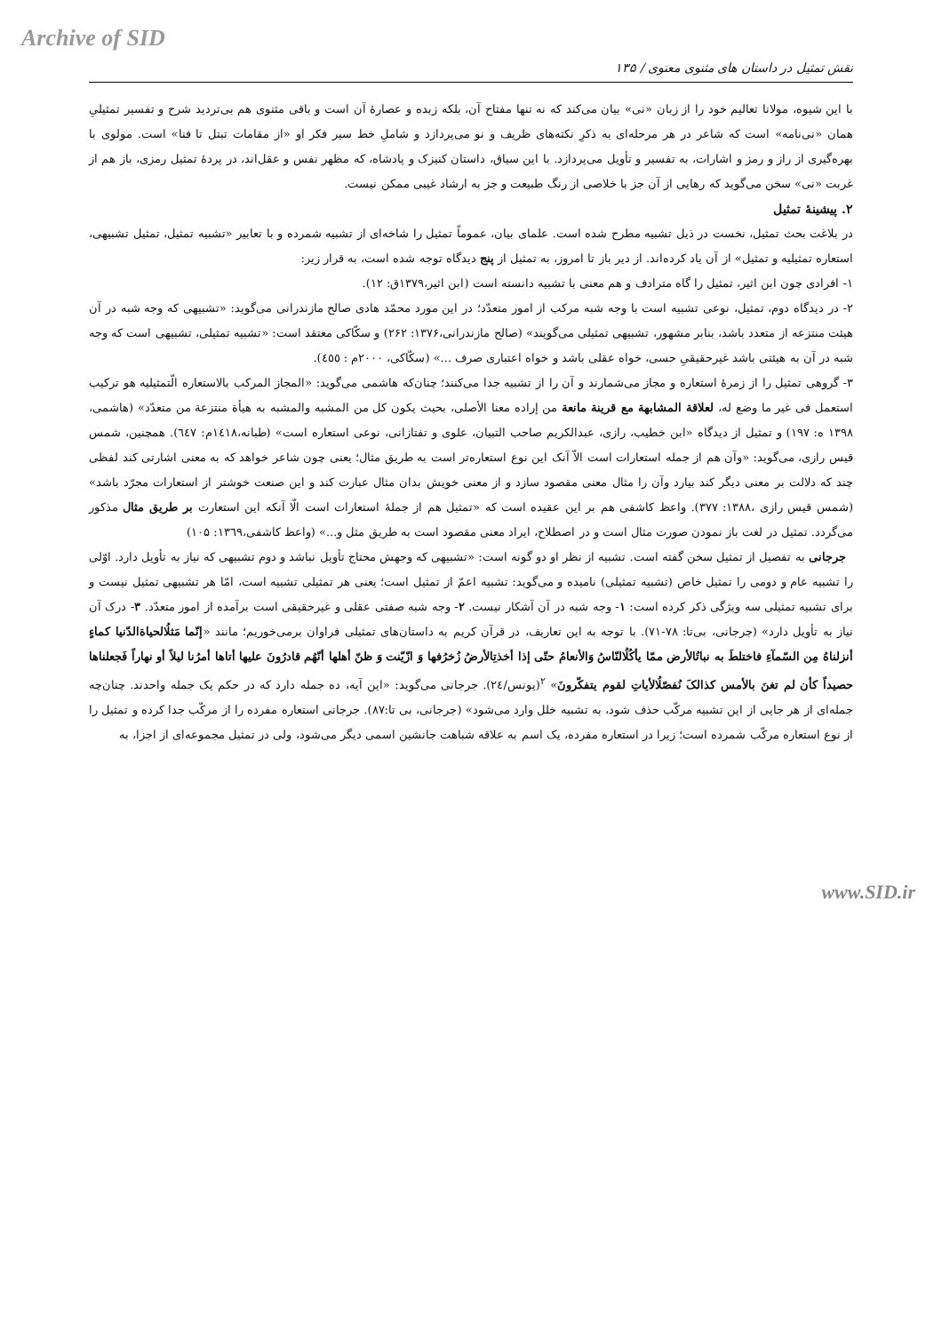Archive of SID
نقش تمثیل در داستان های مثنوی معنوی / ۱۳۵
با این شیوه، مولانا تعالیم خود را از زبان «نی» بیان می‌کند که نه تنها مفتاح آن، بلکه زبده و عصارهٔ آن است و باقی مثنوی هم بی‌تردید شرح و تفسیر تمثیلیِ همان «نی‌نامه» است که شاعر در هر مرحله‌ای به ذکرِ نکته‌های ظریف و نو می‌پردازد و شاملِ خط سیر فکر او «از مقامات تبتل تا فنا» است. مولوی با بهره‌گیری از راز و رمز و اشارات، به تفسیر و تأویل می‌پردازد. با این سیاق، داستان کنیزک و پادشاه، که مظهر نفس و عقل‌اند، در پردهٔ تمثیل رمزی، باز هم از غربت «نی» سخن می‌گوید که رهایی از آن جز با خلاصی از رنگ طبیعت و جز به ارشاد غیبی ممکن نیست.
۲. پیشینهٔ تمثیل
در بلاغت بحث تمثیل، نخست در ذیل تشبیه مطرح شده است. علمای بیان، عموماً تمثیل را شاخه‌ای از تشبیه شمرده و با تعابیر «تشبیه تمثیل، تمثیل تشبیهی، استعاره تمثیلیه و تمثیل» از آن یاد کرده‌اند. از دیر باز تا امروز، به تمثیل از پنج دیدگاه توجه شده است، به قرار زیر:
۱- افرادی چون ابن اثیر، تمثیل را گاه مترادف و هم معنی با تشبیه دانسته است (ابن اثیر،۱۳۷۹ق: ۱۲).
۲- در دیدگاه دوم، تمثیل، نوعی تشبیه است با وجه شبه مرکب از امور متعدّد؛ در این مورد محمّد هادی صالح مازندرانی می‌گوید: «تشبیهی که وجه شبه در آن هیئت منتزعه از متعدد باشد، بنابر مشهور، تشبیهی تمثیلی می‌گویند» (صالح مازندرانی،۱۳۷۶: ۲۶۲) و سکّاکی معتقد است: «تشبیه تمثیلی، تشبیهی است که وجه شبه در آن به هیئتی باشد غیرحقیقیِ حسی، خواه عقلی باشد و خواه اعتباری صرف ...» (سکّاکی، ۲۰۰۰م : ٤٥٥).
۳- گروهی تمثیل را از زمرهٔ استعاره و مجاز می‌شمارند و آن را از تشبیه جدا می‌کنند؛ چنان‌که هاشمی می‌گوید: «المجاز المرکب بالاستعاره الّتمثیلیه هو ترکیب استعمل فی غیر ما وضع له، لعلاقة المشابهة مع قرینة مانعة من إراده معنا الأصلی، بحیث یکون کل من المشبه والمشبه به هیأة منتزعة من متعدّد» (هاشمی، ۱۳۹۸ ه: ۱۹۷) و تمثیل از دیدگاه «ابن خطیب، رازی، عبدالکریم صاحب التبیان، علوی و تفتازانی، نوعی استعاره است» (طبانه،۱٤۱۸م: ٦٤۷). همچنین، شمس قیس رازی، می‌گوید: «وآن هم از جمله استعارات است الاّ آنک این نوع استعاره‌تر است به طریق مثال؛ یعنی چون شاعر خواهد که به معنی اشارتی کند لفظی چند که دلالت بر معنی دیگر کند بیارد وآن را مثال معنی مقصود سازد و از معنی خویش بدان مثال عبارت کند و این صنعت خوشتر از استعارات مجرّد باشد» (شمس قیس رازی ،۱۳۸۸: ۳۷۷). واعظ کاشفی هم بر این عقیده است که «تمثیل هم از جملهٔ استعارات است الّا آنکه این استعارت بر طریق مثال مذکور می‌گردد. تمثیل در لغت باز نمودن صورت مثال است و در اصطلاح، ایراد معنی مقصود است به طریق مثل و...» (واعظ کاشفی،۱۳٦۹: ۱۰۵)
جرجانی به تفصیل از تمثیل سخن گفته است. تشبیه از نظر او دو گونه است: «تشبیهی که وجهش محتاج تأویل نباشد و دوم تشبیهی که نیاز به تأویل دارد. اوّلی را تشبیه عام و دومی را تمثیل خاص (تشبیه تمثیلی) نامیده و می‌گوید: تشبیه اعمّ از تمثیل است؛ یعنی هر تمثیلی تشبیه است، امّا هر تشبیهی تمثیل نیست و برای تشبیه تمثیلی سه ویژگی ذکر کرده است: ۱- وجه شبه در آن آشکار نیست. ۲- وجه شبه صفتی عقلی و غیرحقیقی است برآمده از امور متعدّد. ۳- درک آن نیاز به تأویل دارد» (جرجانی، بی‌تا: ۷۸-۷۱). با توجه به این تعاریف، در قرآن کریم به داستان‌های تمثیلی فراوان برمی‌خوریم؛ مانند «إنّما مَثلُالحیاةالدّنیا کماءٍ أنزلناهُ مِن السّمآءِ فاختلطَ به نباتُالأرض ممّا یأکُلُالنّاسُ وَالأنعامُ حتّی إذا أخذتِالأرضُ زُخرُفها وَ ازّیّنت وَ ظنّ أهلها أنّهُم قادرُونَ علیها أتاها أمرُنا لیلاً أو نهاراً فَجعلناها حصیداً کأن لم تغنَ بالأمس کذالکَ نُفصّلُالأیاتِ لقوم یتفکّرونَ» <sup>۲</sup>(یونس/۲٤). جرجانی می‌گوید: «این آیه، ده جمله دارد که در حکم یک جمله واحدند. چنان‌چه جمله‌ای از هر جایی از این تشبیه مرکّب حذف شود، به تشبیه خلل وارد می‌شود» (جرجانی، بی تا:۸۷). جرجانی استعاره مفرده را از مرکّب جدا کرده و تمثیل را از نوع استعاره مرکّب شمرده است؛ زیرا در استعاره مفرده، یک اسم به علاقه شباهت جانشین اسمی دیگر می‌شود، ولی در تمثیل مجموعه‌ای از اجزا، به
www.SID.ir